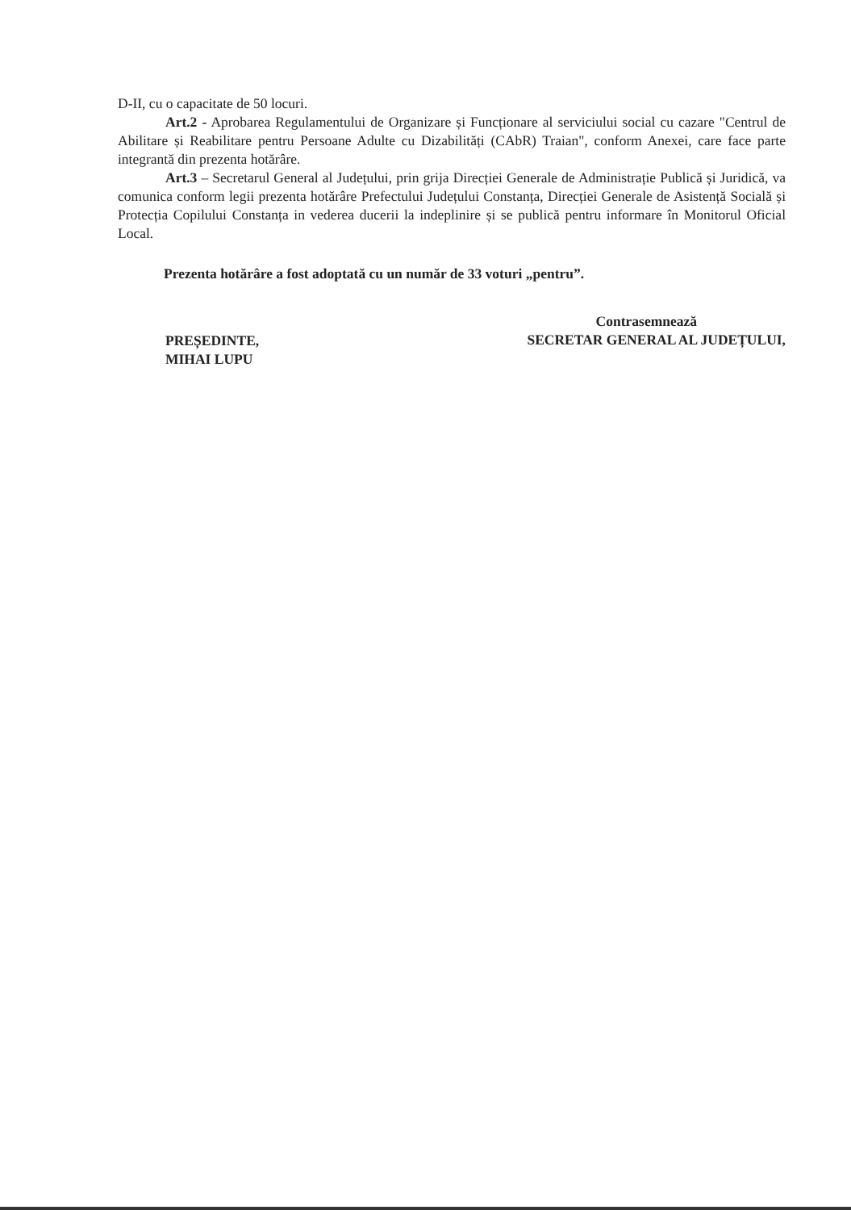D-II, cu o capacitate de 50 locuri.
Art.2 - Aprobarea Regulamentului de Organizare și Funcționare al serviciului social cu cazare "Centrul de Abilitare și Reabilitare pentru Persoane Adulte cu Dizabilități (CAbR) Traian", conform Anexei, care face parte integrantă din prezenta hotărâre.
Art.3 – Secretarul General al Județului, prin grija Direcției Generale de Administrație Publică și Juridică, va comunica conform legii prezenta hotărâre Prefectului Județului Constanța, Direcției Generale de Asistență Socială și Protecția Copilului Constanța in vederea ducerii la indeplinire și se publică pentru informare în Monitorul Oficial Local.
Prezenta hotărâre a fost adoptată cu un număr de 33 voturi „pentru”.
PREȘEDINTE,
MIHAI LUPU
Contrasemnează
SECRETAR GENERAL AL JUDEȚULUI,